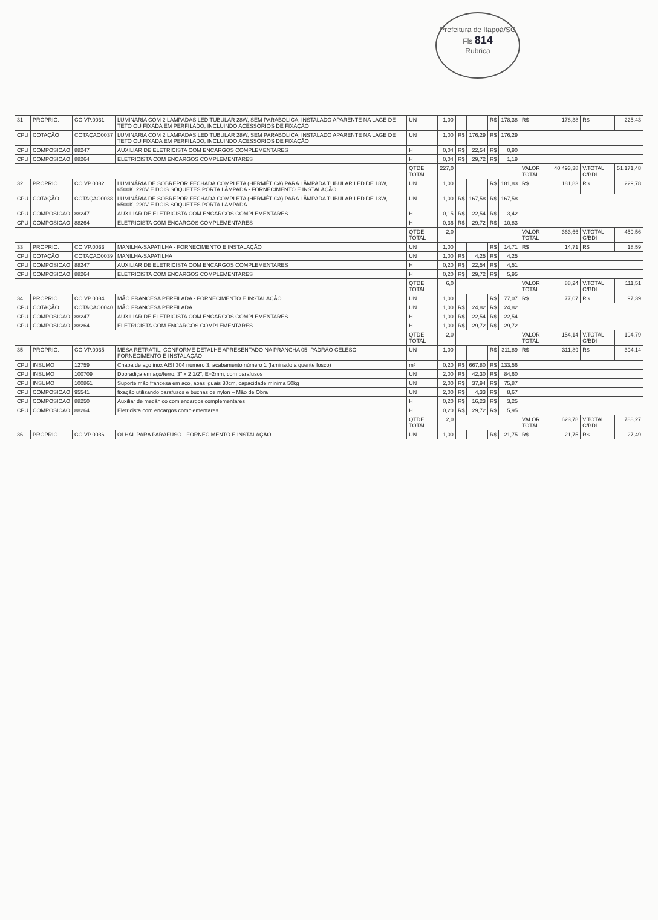Prefeitura de Itapoá/SC
Fls 814
Rubrica
| 31 | PROPRIO. | CO VP.0031 | LUMINARIA COM 2 LAMPADAS LED TUBULAR 28W, SEM PARABOLICA, INSTALADO APARENTE NA LAGE DE TETO OU FIXADA EM PERFILADO, INCLUINDO ACESSÓRIOS DE FIXAÇÃO | UN | 1,00 | | | R$ | 178,38 | R$ | 178,38 | R$ | 225,43 |
| CPU | COTAÇÃO | COTAÇAO0037 | LUMINARIA COM 2 LAMPADAS LED TUBULAR 28W, SEM PARABOLICA, INSTALADO APARENTE NA LAGE DE TETO OU FIXADA EM PERFILADO, INCLUINDO ACESSÓRIOS DE FIXAÇÃO | UN | 1,00 | R$ | 176,29 | R$ | 176,29 | | | | |
| CPU | COMPOSICAO | 88247 | AUXILIAR DE ELETRICISTA COM ENCARGOS COMPLEMENTARES | H | 0,04 | R$ | 22,54 | R$ | 0,90 | | | | |
| CPU | COMPOSICAO | 88264 | ELETRICISTA COM ENCARGOS COMPLEMENTARES | H | 0,04 | R$ | 29,72 | R$ | 1,19 | | | | |
| | | | | QTDE. TOTAL | 227,0 | | | | | VALOR TOTAL | 40.493,38 | V.TOTAL C/BDI | 51.171,48 |
| 32 | PROPRIO. | CO VP.0032 | LUMINÁRIA DE SOBREPOR FECHADA COMPLETA (HERMÉTICA) PARA LÂMPADA TUBULAR LED DE 18W, 6500K, 220V E DOIS SOQUETES PORTA LÂMPADA - FORNECIMENTO E INSTALAÇÃO | UN | 1,00 | | | R$ | 181,83 | R$ | 181,83 | R$ | 229,78 |
| CPU | COTAÇÃO | COTAÇAO0038 | LUMINÁRIA DE SOBREPOR FECHADA COMPLETA (HERMÉTICA) PARA LÂMPADA TUBULAR LED DE 18W, 6500K, 220V E DOIS SOQUETES PORTA LÂMPADA | UN | 1,00 | R$ | 167,58 | R$ | 167,58 | | | | |
| CPU | COMPOSICAO | 88247 | AUXILIAR DE ELETRICISTA COM ENCARGOS COMPLEMENTARES | H | 0,15 | R$ | 22,54 | R$ | 3,42 | | | | |
| CPU | COMPOSICAO | 88264 | ELETRICISTA COM ENCARGOS COMPLEMENTARES | H | 0,36 | R$ | 29,72 | R$ | 10,83 | | | | |
| | | | | QTDE. TOTAL | 2,0 | | | | | VALOR TOTAL | 363,66 | V.TOTAL C/BDI | 459,56 |
| 33 | PROPRIO. | CO VP.0033 | MANILHA-SAPATILHA - FORNECIMENTO E INSTALAÇÃO | UN | 1,00 | | | R$ | 14,71 | R$ | 14,71 | R$ | 18,59 |
| CPU | COTAÇÃO | COTAÇAO0039 | MANILHA-SAPATILHA | UN | 1,00 | R$ | 4,25 | R$ | 4,25 | | | | |
| CPU | COMPOSICAO | 88247 | AUXILIAR DE ELETRICISTA COM ENCARGOS COMPLEMENTARES | H | 0,20 | R$ | 22,54 | R$ | 4,51 | | | | |
| CPU | COMPOSICAO | 88264 | ELETRICISTA COM ENCARGOS COMPLEMENTARES | H | 0,20 | R$ | 29,72 | R$ | 5,95 | | | | |
| | | | | QTDE. TOTAL | 6,0 | | | | | VALOR TOTAL | 88,24 | V.TOTAL C/BDI | 111,51 |
| 34 | PROPRIO. | CO VP.0034 | MÃO FRANCESA PERFILADA - FORNECIMENTO E INSTALAÇÃO | UN | 1,00 | | | R$ | 77,07 | R$ | 77,07 | R$ | 97,39 |
| CPU | COTAÇÃO | COTAÇAO0040 | MÃO FRANCESA PERFILADA | UN | 1,00 | R$ | 24,82 | R$ | 24,82 | | | | |
| CPU | COMPOSICAO | 88247 | AUXILIAR DE ELETRICISTA COM ENCARGOS COMPLEMENTARES | H | 1,00 | R$ | 22,54 | R$ | 22,54 | | | | |
| CPU | COMPOSICAO | 88264 | ELETRICISTA COM ENCARGOS COMPLEMENTARES | H | 1,00 | R$ | 29,72 | R$ | 29,72 | | | | |
| | | | | QTDE. TOTAL | 2,0 | | | | | VALOR TOTAL | 154,14 | V.TOTAL C/BDI | 194,79 |
| 35 | PROPRIO. | CO VP.0035 | MESA RETRÁTIL, CONFORME DETALHE APRESENTADO NA PRANCHA 05, PADRÃO CELESC - FORNECIMENTO E INSTALAÇÃO | UN | 1,00 | | | R$ | 311,89 | R$ | 311,89 | R$ | 394,14 |
| CPU | INSUMO | 12759 | Chapa de aço inox AISI 304 número 3, acabamento número 1 (laminado a quente fosco) | m² | 0,20 | R$ | 667,80 | R$ | 133,56 | | | | |
| CPU | INSUMO | 100709 | Dobradiça em aço/ferro, 3" x 2 1/2", E=2mm, com parafusos | UN | 2,00 | R$ | 42,30 | R$ | 84,60 | | | | |
| CPU | INSUMO | 100861 | Suporte mão francesa em aço, abas iguais 30cm, capacidade mínima 50kg | UN | 2,00 | R$ | 37,94 | R$ | 75,87 | | | | |
| CPU | COMPOSICAO | 95541 | fixação utilizando parafusos e buchas de nylon – Mão de Obra | UN | 2,00 | R$ | 4,33 | R$ | 8,67 | | | | |
| CPU | COMPOSICAO | 88250 | Auxiliar de mecânico com encargos complementares | H | 0,20 | R$ | 16,23 | R$ | 3,25 | | | | |
| CPU | COMPOSICAO | 88264 | Eletricista com encargos complementares | H | 0,20 | R$ | 29,72 | R$ | 5,95 | | | | |
| | | | | QTDE. TOTAL | 2,0 | | | | | VALOR TOTAL | 623,78 | V.TOTAL C/BDI | 788,27 |
| 36 | PROPRIO. | CO VP.0036 | OLHAL PARA PARAFUSO - FORNECIMENTO E INSTALAÇÃO | UN | 1,00 | | | R$ | 21,75 | R$ | 21,75 | R$ | 27,49 |